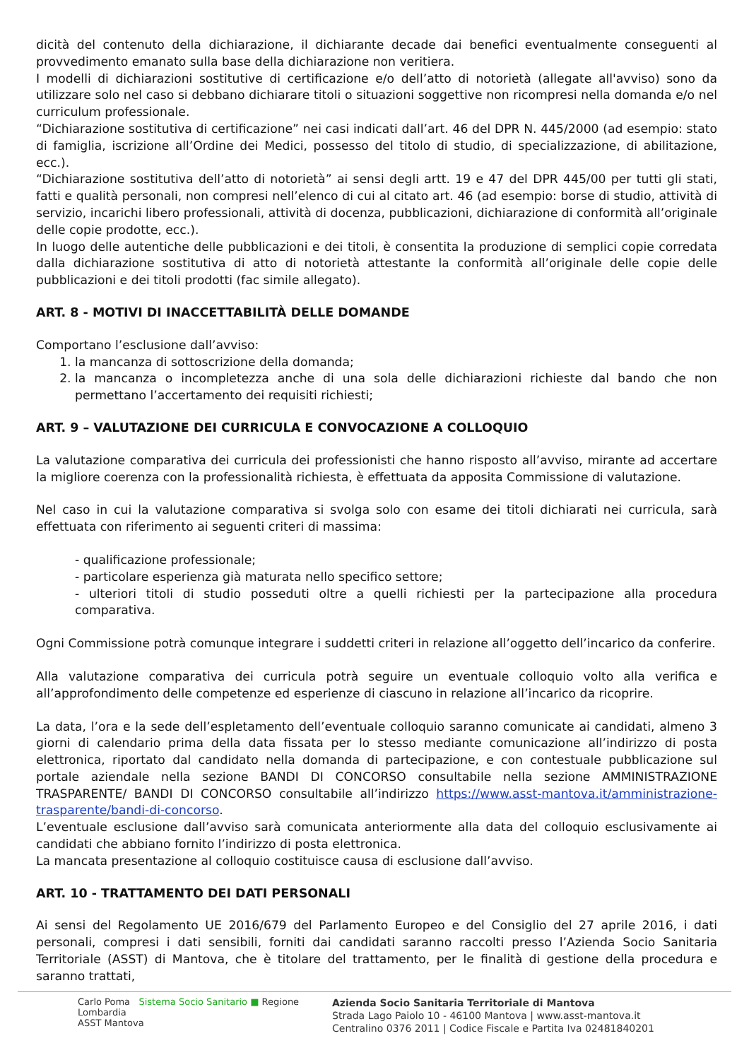dicità del contenuto della dichiarazione, il dichiarante decade dai benefici eventualmente conseguenti al provvedimento emanato sulla base della dichiarazione non veritiera.
I modelli di dichiarazioni sostitutive di certificazione e/o dell’atto di notorietà (allegate all'avviso) sono da utilizzare solo nel caso si debbano dichiarare titoli o situazioni soggettive non ricompresi nella domanda e/o nel curriculum professionale.
“Dichiarazione sostitutiva di certificazione” nei casi indicati dall’art. 46 del DPR N. 445/2000 (ad esempio: stato di famiglia, iscrizione all’Ordine dei Medici, possesso del titolo di studio, di specializzazione, di abilitazione, ecc.).
“Dichiarazione sostitutiva dell’atto di notorietà” ai sensi degli artt. 19 e 47 del DPR 445/00 per tutti gli stati, fatti e qualità personali, non compresi nell’elenco di cui al citato art. 46 (ad esempio: borse di studio, attività di servizio, incarichi libero professionali, attività di docenza, pubblicazioni, dichiarazione di conformità all’originale delle copie prodotte, ecc.).
In luogo delle autentiche delle pubblicazioni e dei titoli, è consentita la produzione di semplici copie corredata dalla dichiarazione sostitutiva di atto di notorietà attestante la conformità all’originale delle copie delle pubblicazioni e dei titoli prodotti (fac simile allegato).
ART. 8 - MOTIVI DI INACCETTABILITÀ DELLE DOMANDE
Comportano l’esclusione dall’avviso:
1. la mancanza di sottoscrizione della domanda;
2. la mancanza o incompletezza anche di una sola delle dichiarazioni richieste dal bando che non permettano l’accertamento dei requisiti richiesti;
ART. 9 – VALUTAZIONE DEI CURRICULA E CONVOCAZIONE A COLLOQUIO
La valutazione comparativa dei curricula dei professionisti che hanno risposto all’avviso, mirante ad accertare la migliore coerenza con la professionalità richiesta, è effettuata da apposita Commissione di valutazione.
Nel caso in cui la valutazione comparativa si svolga solo con esame dei titoli dichiarati nei curricula, sarà effettuata con riferimento ai seguenti criteri di massima:
- qualificazione professionale;
- particolare esperienza già maturata nello specifico settore;
- ulteriori titoli di studio posseduti oltre a quelli richiesti per la partecipazione alla procedura comparativa.
Ogni Commissione potrà comunque integrare i suddetti criteri in relazione all’oggetto dell’incarico da conferire.
Alla valutazione comparativa dei curricula potrà seguire un eventuale colloquio volto alla verifica e all’approfondimento delle competenze ed esperienze di ciascuno in relazione all’incarico da ricoprire.
La data, l’ora e la sede dell’espletamento dell’eventuale colloquio saranno comunicate ai candidati, almeno 3 giorni di calendario prima della data fissata per lo stesso mediante comunicazione all’indirizzo di posta elettronica, riportato dal candidato nella domanda di partecipazione, e con contestuale pubblicazione sul portale aziendale nella sezione BANDI DI CONCORSO consultabile nella sezione AMMINISTRAZIONE TRASPARENTE/ BANDI DI CONCORSO consultabile all’indirizzo https://www.asst-mantova.it/amministrazione-trasparente/bandi-di-concorso.
L’eventuale esclusione dall’avviso sarà comunicata anteriormente alla data del colloquio esclusivamente ai candidati che abbiano fornito l’indirizzo di posta elettronica.
La mancata presentazione al colloquio costituisce causa di esclusione dall’avviso.
ART. 10 - TRATTAMENTO DEI DATI PERSONALI
Ai sensi del Regolamento UE 2016/679 del Parlamento Europeo e del Consiglio del 27 aprile 2016, i dati personali, compresi i dati sensibili, forniti dai candidati saranno raccolti presso l’Azienda Socio Sanitaria Territoriale (ASST) di Mantova, che è titolare del trattamento, per le finalità di gestione della procedura e saranno trattati,
Carlo Poma Sistema Socio Sanitario ■ Regione Lombardia
ASST Mantova
Azienda Socio Sanitaria Territoriale di Mantova
Strada Lago Paiolo 10 - 46100 Mantova | www.asst-mantova.it
Centralino 0376 2011 | Codice Fiscale e Partita Iva 02481840201